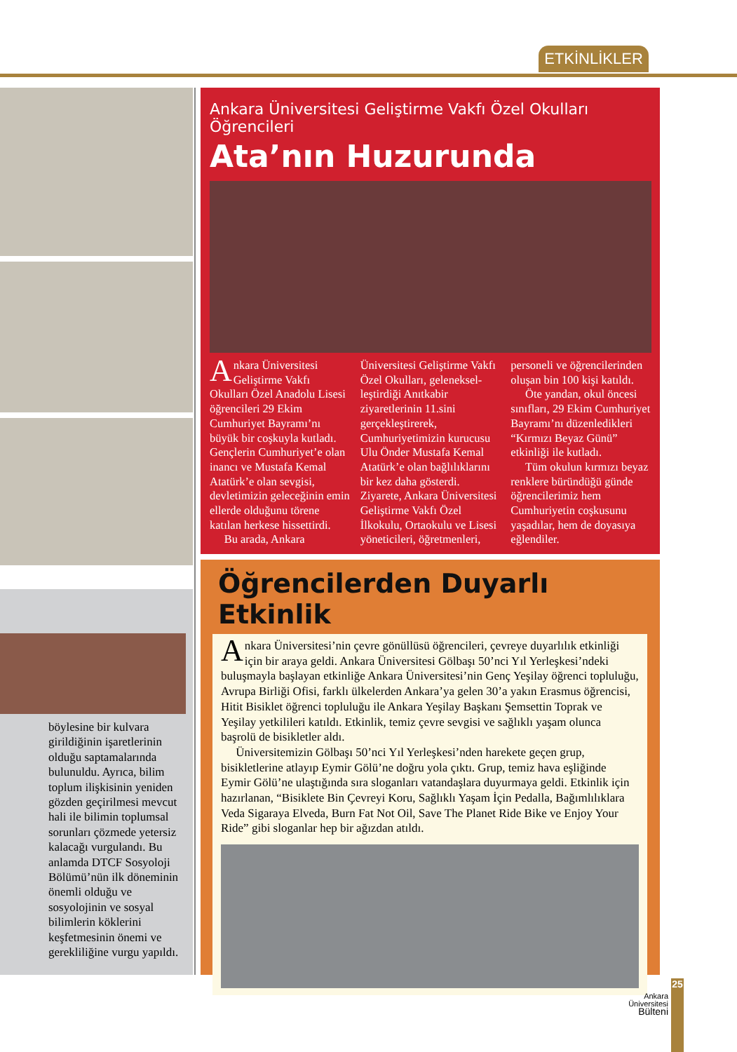ETKİNLİKLER
böylesine bir kulvara girildiğinin işaretlerinin olduğu saptamalarında bulunuldu. Ayrıca, bilim toplum ilişkisinin yeniden gözden geçirilmesi mevcut hali ile bilimin toplumsal sorunları çözmede yetersiz kalacağı vurgulandı. Bu anlamda DTCF Sosyoloji Bölümü’nün ilk döneminin önemli olduğu ve sosyolojinin ve sosyal bilimlerin köklerini keşfetmesinin önemi ve gerekliliğine vurgu yapıldı.
Ankara Üniversitesi Geliştirme Vakfı Özel Okulları Öğrencileri
Ata’nın Huzurunda
Ankara Üniversitesi Geliştirme Vakfı Okulları Özel Anadolu Lisesi öğrencileri 29 Ekim Cumhuriyet Bayramı’nı büyük bir coşkuyla kutladı. Gençlerin Cumhuriyet’e olan inancı ve Mustafa Kemal Atatürk’e olan sevgisi, devletimizin geleceğinin emin ellerde olduğunu törene katılan herkese hissettirdi.
Bu arada, Ankara
Üniversitesi Geliştirme Vakfı Özel Okulları, geleneksel­leştirdiği Anıtkabir ziyaretlerinin 11.sini gerçekleştirerek, Cumhuriyetimizin kurucusu Ulu Önder Mustafa Kemal Atatürk’e olan bağlılıklarını bir kez daha gösterdi. Ziyarete, Ankara Üniversitesi Geliştirme Vakfı Özel İlkokulu, Ortaokulu ve Lisesi yöneticileri, öğretmenleri,
personeli ve öğrencilerinden oluşan bin 100 kişi katıldı.
Öte yandan, okul öncesi sınıfları, 29 Ekim Cumhuriyet Bayramı’nı düzenledikleri “Kırmızı Beyaz Günü” etkinliği ile kutladı.
Tüm okulun kırmızı beyaz renklere büründüğü günde öğrencilerimiz hem Cumhuriyetin coşkusunu yaşadılar, hem de doyasıya eğlendiler.
Öğrencilerden Duyarlı Etkinlik
Ankara Üniversitesi’nin çevre gönüllüsü öğrencileri, çevreye duyarlılık etkinliği için bir araya geldi. Ankara Üniversitesi Gölbaşı 50’nci Yıl Yerleşkesi’ndeki buluşmayla başlayan etkinliğe Ankara Üniversitesi’nin Genç Yeşilay öğrenci topluluğu, Avrupa Birliği Ofisi, farklı ülkelerden Ankara’ya gelen 30’a yakın Erasmus öğrencisi, Hitit Bisiklet öğrenci topluluğu ile Ankara Yeşilay Başkanı Şemsettin Toprak ve Yeşilay yetkilileri katıldı. Etkinlik, temiz çevre sevgisi ve sağlıklı yaşam olunca başrolü de bisikletler aldı.
Üniversitemizin Gölbaşı 50’nci Yıl Yerleşkesi’nden harekete geçen grup, bisikletlerine atlayıp Eymir Gölü’ne doğru yola çıktı. Grup, temiz hava eşliğinde Eymir Gölü’ne ulaştığında sıra sloganları vatandaşlara duyurmaya geldi. Etkinlik için hazırlanan, “Bisiklete Bin Çevreyi Koru, Sağlıklı Yaşam İçin Pedalla, Bağımlılıklara Veda Sigaraya Elveda, Burn Fat Not Oil, Save The Planet Ride Bike ve Enjoy Your Ride” gibi sloganlar hep bir ağızdan atıldı.
Ankara
Üniversitesi
Bülteni
25